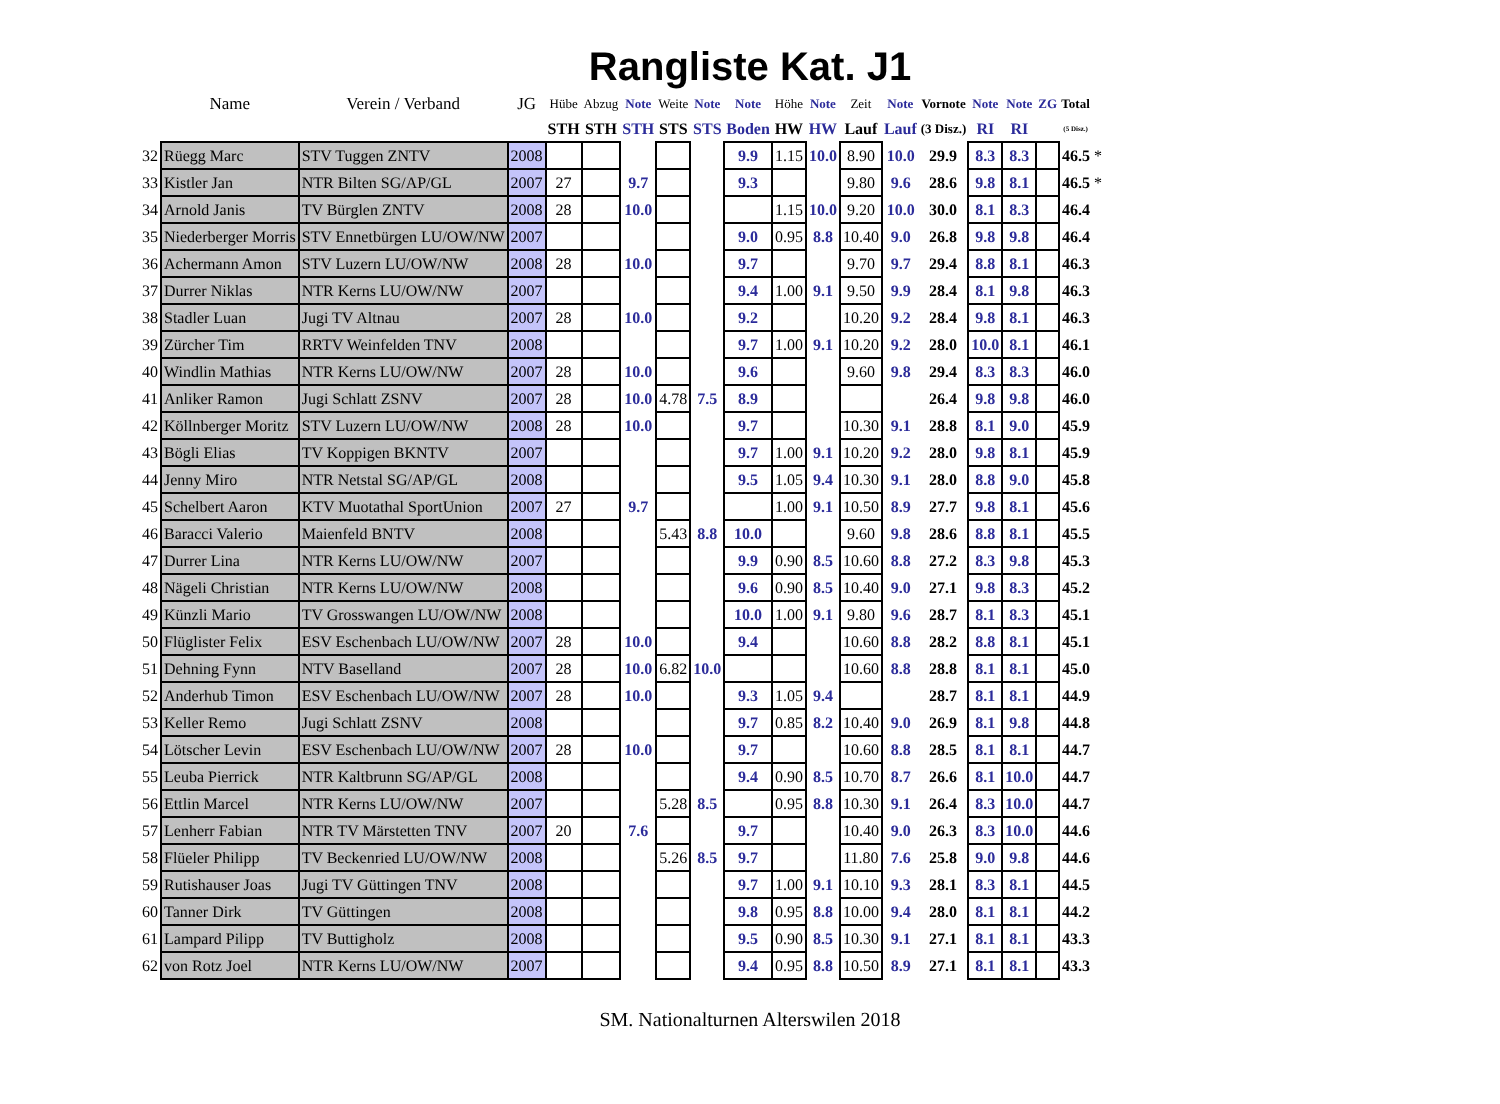Rangliste Kat. J1
| | Name | Verein / Verband | JG | Hübe | Abzug | Note | Weite | Note | Note | Höhe | Note | Zeit | Note | Vornote | Note | Note | ZG | Total | |
| --- | --- | --- | --- | --- | --- | --- | --- | --- | --- | --- | --- | --- | --- | --- | --- | --- | --- | --- | --- |
| | | | | STH | STH | STH | STS | STS | Boden | HW | HW | Lauf | Lauf | (3 Disz.) | RI | RI | | (5 Disz.) | |
| 32 | Rüegg Marc | STV Tuggen ZNTV | 2008 | | | | | | 9.9 | 1.15 | 10.0 | 8.90 | 10.0 | 29.9 | 8.3 | 8.3 | | 46.5 | * |
| 33 | Kistler Jan | NTR Bilten SG/AP/GL | 2007 | 27 | | 9.7 | | | 9.3 | | | 9.80 | 9.6 | 28.6 | 9.8 | 8.1 | | 46.5 | * |
| 34 | Arnold Janis | TV Bürglen ZNTV | 2008 | 28 | | 10.0 | | | | 1.15 | 10.0 | 9.20 | 10.0 | 30.0 | 8.1 | 8.3 | | 46.4 | |
| 35 | Niederberger Morris | STV Ennetbürgen LU/OW/NW | 2007 | | | | | | 9.0 | 0.95 | 8.8 | 10.40 | 9.0 | 26.8 | 9.8 | 9.8 | | 46.4 | |
| 36 | Achermann Amon | STV Luzern LU/OW/NW | 2008 | 28 | | 10.0 | | | 9.7 | | | 9.70 | 9.7 | 29.4 | 8.8 | 8.1 | | 46.3 | |
| 37 | Durrer Niklas | NTR Kerns LU/OW/NW | 2007 | | | | | | 9.4 | 1.00 | 9.1 | 9.50 | 9.9 | 28.4 | 8.1 | 9.8 | | 46.3 | |
| 38 | Stadler Luan | Jugi TV Altnau | 2007 | 28 | | 10.0 | | | 9.2 | | | 10.20 | 9.2 | 28.4 | 9.8 | 8.1 | | 46.3 | |
| 39 | Zürcher Tim | RRTV Weinfelden TNV | 2008 | | | | | | 9.7 | 1.00 | 9.1 | 10.20 | 9.2 | 28.0 | 10.0 | 8.1 | | 46.1 | |
| 40 | Windlin Mathias | NTR Kerns LU/OW/NW | 2007 | 28 | | 10.0 | | | 9.6 | | | 9.60 | 9.8 | 29.4 | 8.3 | 8.3 | | 46.0 | |
| 41 | Anliker Ramon | Jugi Schlatt ZSNV | 2007 | 28 | | 10.0 | 4.78 | 7.5 | 8.9 | | | | | 26.4 | 9.8 | 9.8 | | 46.0 | |
| 42 | Köllnberger Moritz | STV Luzern LU/OW/NW | 2008 | 28 | | 10.0 | | | 9.7 | | | 10.30 | 9.1 | 28.8 | 8.1 | 9.0 | | 45.9 | |
| 43 | Bögli Elias | TV Koppigen BKNTV | 2007 | | | | | | 9.7 | 1.00 | 9.1 | 10.20 | 9.2 | 28.0 | 9.8 | 8.1 | | 45.9 | |
| 44 | Jenny Miro | NTR Netstal SG/AP/GL | 2008 | | | | | | 9.5 | 1.05 | 9.4 | 10.30 | 9.1 | 28.0 | 8.8 | 9.0 | | 45.8 | |
| 45 | Schelbert Aaron | KTV Muotathal SportUnion | 2007 | 27 | | 9.7 | | | | 1.00 | 9.1 | 10.50 | 8.9 | 27.7 | 9.8 | 8.1 | | 45.6 | |
| 46 | Baracci Valerio | Maienfeld BNTV | 2008 | | | | 5.43 | 8.8 | 10.0 | | | 9.60 | 9.8 | 28.6 | 8.8 | 8.1 | | 45.5 | |
| 47 | Durrer Lina | NTR Kerns LU/OW/NW | 2007 | | | | | | 9.9 | 0.90 | 8.5 | 10.60 | 8.8 | 27.2 | 8.3 | 9.8 | | 45.3 | |
| 48 | Nägeli Christian | NTR Kerns LU/OW/NW | 2008 | | | | | | 9.6 | 0.90 | 8.5 | 10.40 | 9.0 | 27.1 | 9.8 | 8.3 | | 45.2 | |
| 49 | Künzli Mario | TV Grosswangen LU/OW/NW | 2008 | | | | | | 10.0 | 1.00 | 9.1 | 9.80 | 9.6 | 28.7 | 8.1 | 8.3 | | 45.1 | |
| 50 | Flüglister Felix | ESV Eschenbach LU/OW/NW | 2007 | 28 | | 10.0 | | | 9.4 | | | 10.60 | 8.8 | 28.2 | 8.8 | 8.1 | | 45.1 | |
| 51 | Dehning Fynn | NTV Baselland | 2007 | 28 | | 10.0 | 6.82 | 10.0 | | | | 10.60 | 8.8 | 28.8 | 8.1 | 8.1 | | 45.0 | |
| 52 | Anderhub Timon | ESV Eschenbach LU/OW/NW | 2007 | 28 | | 10.0 | | | 9.3 | 1.05 | 9.4 | | | 28.7 | 8.1 | 8.1 | | 44.9 | |
| 53 | Keller Remo | Jugi Schlatt ZSNV | 2008 | | | | | | 9.7 | 0.85 | 8.2 | 10.40 | 9.0 | 26.9 | 8.1 | 9.8 | | 44.8 | |
| 54 | Lötscher Levin | ESV Eschenbach LU/OW/NW | 2007 | 28 | | 10.0 | | | 9.7 | | | 10.60 | 8.8 | 28.5 | 8.1 | 8.1 | | 44.7 | |
| 55 | Leuba Pierrick | NTR Kaltbrunn SG/AP/GL | 2008 | | | | | | 9.4 | 0.90 | 8.5 | 10.70 | 8.7 | 26.6 | 8.1 | 10.0 | | 44.7 | |
| 56 | Ettlin Marcel | NTR Kerns LU/OW/NW | 2007 | | | | 5.28 | 8.5 | | 0.95 | 8.8 | 10.30 | 9.1 | 26.4 | 8.3 | 10.0 | | 44.7 | |
| 57 | Lenherr Fabian | NTR TV Märstetten TNV | 2007 | 20 | | 7.6 | | | 9.7 | | | 10.40 | 9.0 | 26.3 | 8.3 | 10.0 | | 44.6 | |
| 58 | Flüeler Philipp | TV Beckenried LU/OW/NW | 2008 | | | | 5.26 | 8.5 | 9.7 | | | 11.80 | 7.6 | 25.8 | 9.0 | 9.8 | | 44.6 | |
| 59 | Rutishauser Joas | Jugi TV Güttingen TNV | 2008 | | | | | | 9.7 | 1.00 | 9.1 | 10.10 | 9.3 | 28.1 | 8.3 | 8.1 | | 44.5 | |
| 60 | Tanner Dirk | TV Güttingen | 2008 | | | | | | 9.8 | 0.95 | 8.8 | 10.00 | 9.4 | 28.0 | 8.1 | 8.1 | | 44.2 | |
| 61 | Lampard Pilipp | TV Buttigholz | 2008 | | | | | | 9.5 | 0.90 | 8.5 | 10.30 | 9.1 | 27.1 | 8.1 | 8.1 | | 43.3 | |
| 62 | von Rotz Joel | NTR Kerns LU/OW/NW | 2007 | | | | | | 9.4 | 0.95 | 8.8 | 10.50 | 8.9 | 27.1 | 8.1 | 8.1 | | 43.3 | |
SM. Nationalturnen Alterswilen 2018